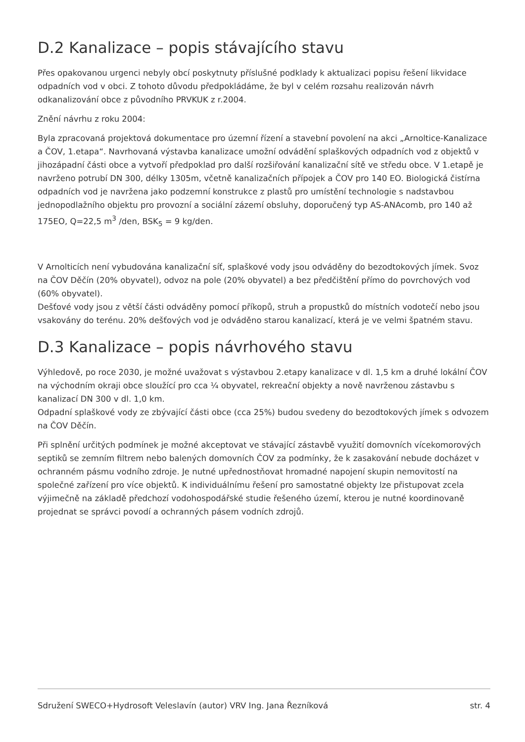D.2 Kanalizace – popis stávajícího stavu
Přes opakovanou urgenci nebyly obcí poskytnuty příslušné podklady k aktualizaci popisu řešení likvidace odpadních vod v obci. Z tohoto důvodu předpokládáme, že byl v celém rozsahu realizován návrh odkanalizování obce z původního PRVKUK z r.2004.
Znění návrhu z roku 2004:
Byla zpracovaná projektová dokumentace pro územní řízení a stavební povolení na akci „Arnoltice-Kanalizace a ČOV, 1.etapa“. Navrhovaná výstavba kanalizace umožní odvádění splaškových odpadních vod z objektů v jihozápadní části obce a vytvoří předpoklad pro další rozšiřování kanalizační sítě ve středu obce. V 1.etapě je navrženo potrubí DN 300, délky 1305m, včetně kanalizačních přípojek a ČOV pro 140 EO. Biologická čistírna odpadních vod je navržena jako podzemní konstrukce z plastů pro umístění technologie s nadstavbou jednopodlažního objektu pro provozní a sociální zázemí obsluhy, doporučený typ AS-ANAcomb, pro 140 až 175EO, Q=22,5 m<sup>3</sup> /den, BSK<sub>5</sub> = 9 kg/den.
V Arnolticích není vybudována kanalizační síť, splaškové vody jsou odváděny do bezodtokových jímek. Svoz na ČOV Děčín (20% obyvatel), odvoz na pole (20% obyvatel) a bez předčištění přímo do povrchových vod (60% obyvatel).
Dešťové vody jsou z větší části odváděny pomocí příkopů, struh a propustků do místních vodotečí nebo jsou vsakovány do terénu. 20% dešťových vod je odváděno starou kanalizací, která je ve velmi špatném stavu.
D.3 Kanalizace – popis návrhového stavu
Výhledově, po roce 2030, je možné uvažovat s výstavbou 2.etapy kanalizace v dl. 1,5 km a druhé lokální ČOV na východním okraji obce sloužící pro cca ¼ obyvatel, rekreační objekty a nově navrženou zástavbu s kanalizací DN 300 v dl. 1,0 km.
Odpadní splaškové vody ze zbývající části obce (cca 25%) budou svedeny do bezodtokových jímek s odvozem na ČOV Děčín.
Při splnění určitých podmínek je možné akceptovat ve stávající zástavbě využití domovních vícekomorových septiků se zemním filtrem nebo balených domovních ČOV za podmínky, že k zasakování nebude docházet v ochranném pásmu vodního zdroje. Je nutné upřednostňovat hromadné napojení skupin nemovitostí na společné zařízení pro více objektů. K individuálnímu řešení pro samostatné objekty lze přistupovat zcela výjimečně na základě předchozí vodohospodářské studie řešeného území, kterou je nutné koordinovaně projednat se správci povodí a ochranných pásem vodních zdrojů.
Sdružení SWECO+Hydrosoft Veleslavín (autor) VRV Ing. Jana Řezníková str. 4